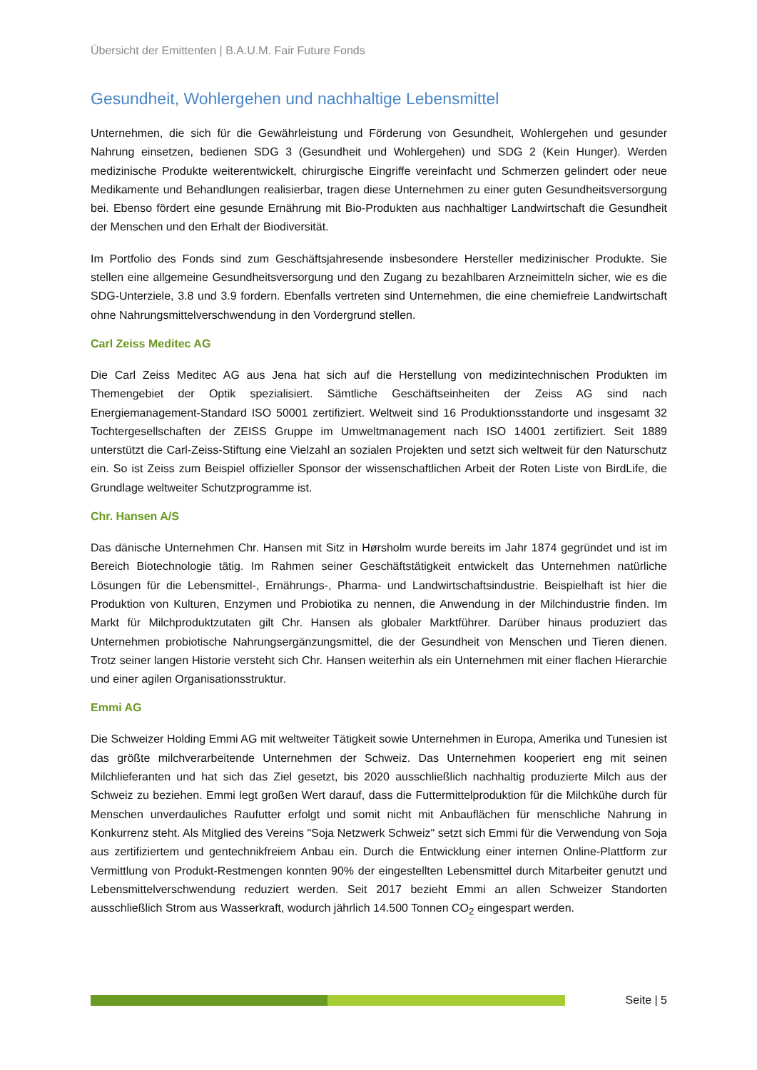Übersicht der Emittenten | B.A.U.M. Fair Future Fonds
Gesundheit, Wohlergehen und nachhaltige Lebensmittel
Unternehmen, die sich für die Gewährleistung und Förderung von Gesundheit, Wohlergehen und gesunder Nahrung einsetzen, bedienen SDG 3 (Gesundheit und Wohlergehen) und SDG 2 (Kein Hunger). Werden medizinische Produkte weiterentwickelt, chirurgische Eingriffe vereinfacht und Schmerzen gelindert oder neue Medikamente und Behandlungen realisierbar, tragen diese Unternehmen zu einer guten Gesundheitsversorgung bei. Ebenso fördert eine gesunde Ernährung mit Bio-Produkten aus nachhaltiger Landwirtschaft die Gesundheit der Menschen und den Erhalt der Biodiversität.
Im Portfolio des Fonds sind zum Geschäftsjahresende insbesondere Hersteller medizinischer Produkte. Sie stellen eine allgemeine Gesundheitsversorgung und den Zugang zu bezahlbaren Arzneimitteln sicher, wie es die SDG-Unterziele, 3.8 und 3.9 fordern. Ebenfalls vertreten sind Unternehmen, die eine chemiefreie Landwirtschaft ohne Nahrungsmittelverschwendung in den Vordergrund stellen.
Carl Zeiss Meditec AG
Die Carl Zeiss Meditec AG aus Jena hat sich auf die Herstellung von medizintechnischen Produkten im Themengebiet der Optik spezialisiert. Sämtliche Geschäftseinheiten der Zeiss AG sind nach Energiemanagement-Standard ISO 50001 zertifiziert. Weltweit sind 16 Produktionsstandorte und insgesamt 32 Tochtergesellschaften der ZEISS Gruppe im Umweltmanagement nach ISO 14001 zertifiziert. Seit 1889 unterstützt die Carl-Zeiss-Stiftung eine Vielzahl an sozialen Projekten und setzt sich weltweit für den Naturschutz ein. So ist Zeiss zum Beispiel offizieller Sponsor der wissenschaftlichen Arbeit der Roten Liste von BirdLife, die Grundlage weltweiter Schutzprogramme ist.
Chr. Hansen A/S
Das dänische Unternehmen Chr. Hansen mit Sitz in Hørsholm wurde bereits im Jahr 1874 gegründet und ist im Bereich Biotechnologie tätig. Im Rahmen seiner Geschäftstätigkeit entwickelt das Unternehmen natürliche Lösungen für die Lebensmittel-, Ernährungs-, Pharma- und Landwirtschaftsindustrie. Beispielhaft ist hier die Produktion von Kulturen, Enzymen und Probiotika zu nennen, die Anwendung in der Milchindustrie finden. Im Markt für Milchproduktzutaten gilt Chr. Hansen als globaler Marktführer. Darüber hinaus produziert das Unternehmen probiotische Nahrungsergänzungsmittel, die der Gesundheit von Menschen und Tieren dienen. Trotz seiner langen Historie versteht sich Chr. Hansen weiterhin als ein Unternehmen mit einer flachen Hierarchie und einer agilen Organisationsstruktur.
Emmi AG
Die Schweizer Holding Emmi AG mit weltweiter Tätigkeit sowie Unternehmen in Europa, Amerika und Tunesien ist das größte milchverarbeitende Unternehmen der Schweiz. Das Unternehmen kooperiert eng mit seinen Milchlieferanten und hat sich das Ziel gesetzt, bis 2020 ausschließlich nachhaltig produzierte Milch aus der Schweiz zu beziehen. Emmi legt großen Wert darauf, dass die Futtermittelproduktion für die Milchkühe durch für Menschen unverdauliches Raufutter erfolgt und somit nicht mit Anbauflächen für menschliche Nahrung in Konkurrenz steht. Als Mitglied des Vereins "Soja Netzwerk Schweiz" setzt sich Emmi für die Verwendung von Soja aus zertifiziertem und gentechnikfreiem Anbau ein. Durch die Entwicklung einer internen Online-Plattform zur Vermittlung von Produkt-Restmengen konnten 90% der eingestellten Lebensmittel durch Mitarbeiter genutzt und Lebensmittelverschwendung reduziert werden. Seit 2017 bezieht Emmi an allen Schweizer Standorten ausschließlich Strom aus Wasserkraft, wodurch jährlich 14.500 Tonnen CO<sub>2</sub> eingespart werden.
Seite | 5